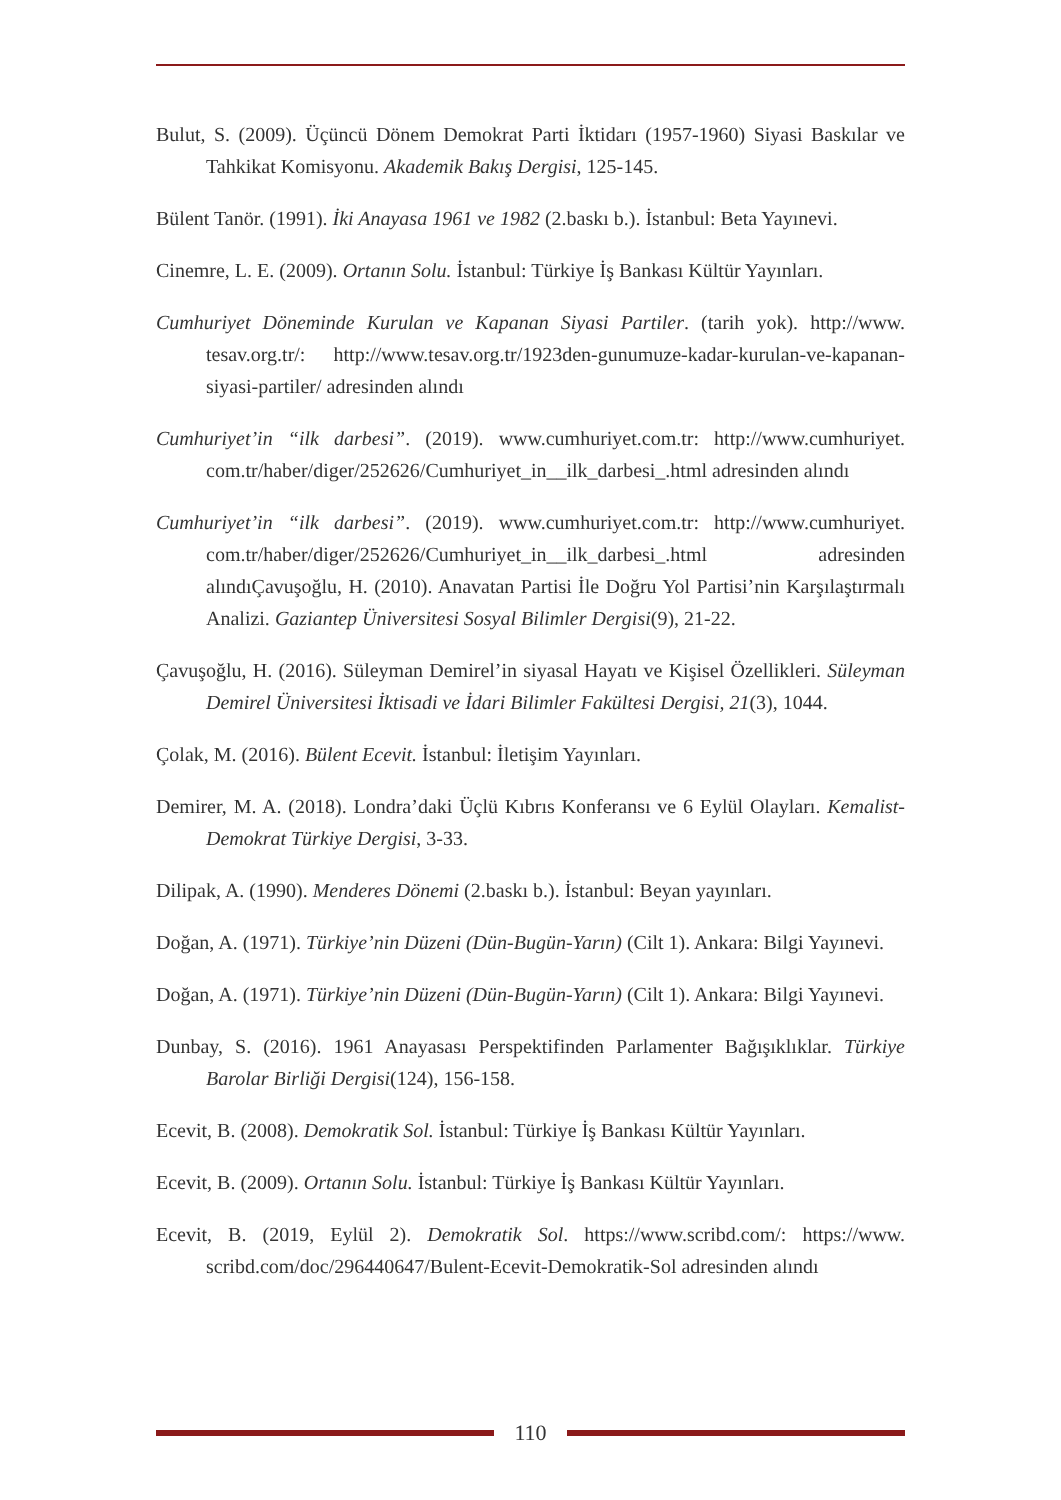Bulut, S. (2009). Üçüncü Dönem Demokrat Parti İktidarı (1957-1960) Siyasi Baskılar ve Tahkikat Komisyonu. Akademik Bakış Dergisi, 125-145.
Bülent Tanör. (1991). İki Anayasa 1961 ve 1982 (2.baskı b.). İstanbul: Beta Yayınevi.
Cinemre, L. E. (2009). Ortanın Solu. İstanbul: Türkiye İş Bankası Kültür Yayınları.
Cumhuriyet Döneminde Kurulan ve Kapanan Siyasi Partiler. (tarih yok). http://www. tesav.org.tr/: http://www.tesav.org.tr/1923den-gunumuze-kadar-kurulan-ve-kapanan-siyasi-partiler/ adresinden alındı
Cumhuriyet’in “ilk darbesi”. (2019). www.cumhuriyet.com.tr: http://www.cumhuriyet. com.tr/haber/diger/252626/Cumhuriyet_in__ilk_darbesi_.html adresinden alındı
Cumhuriyet’in “ilk darbesi”. (2019). www.cumhuriyet.com.tr: http://www.cumhuriyet. com.tr/haber/diger/252626/Cumhuriyet_in__ilk_darbesi_.html adresinden alındıÇavuşoğlu, H. (2010). Anavatan Partisi İle Doğru Yol Partisi’nin Karşılaştırmalı Analizi. Gaziantep Üniversitesi Sosyal Bilimler Dergisi(9), 21-22.
Çavuşoğlu, H. (2016). Süleyman Demirel’in siyasal Hayatı ve Kişisel Özellikleri. Süleyman Demirel Üniversitesi İktisadi ve İdari Bilimler Fakültesi Dergisi, 21(3), 1044.
Çolak, M. (2016). Bülent Ecevit. İstanbul: İletişim Yayınları.
Demirer, M. A. (2018). Londra’daki Üçlü Kıbrıs Konferansı ve 6 Eylül Olayları. Kemalist-Demokrat Türkiye Dergisi, 3-33.
Dilipak, A. (1990). Menderes Dönemi (2.baskı b.). İstanbul: Beyan yayınları.
Doğan, A. (1971). Türkiye’nin Düzeni (Dün-Bugün-Yarın) (Cilt 1). Ankara: Bilgi Yayınevi.
Doğan, A. (1971). Türkiye’nin Düzeni (Dün-Bugün-Yarın) (Cilt 1). Ankara: Bilgi Yayınevi.
Dunbay, S. (2016). 1961 Anayasası Perspektifinden Parlamenter Bağışıklıklar. Türkiye Barolar Birliği Dergisi(124), 156-158.
Ecevit, B. (2008). Demokratik Sol. İstanbul: Türkiye İş Bankası Kültür Yayınları.
Ecevit, B. (2009). Ortanın Solu. İstanbul: Türkiye İş Bankası Kültür Yayınları.
Ecevit, B. (2019, Eylül 2). Demokratik Sol. https://www.scribd.com/: https://www. scribd.com/doc/296440647/Bulent-Ecevit-Demokratik-Sol adresinden alındı
110